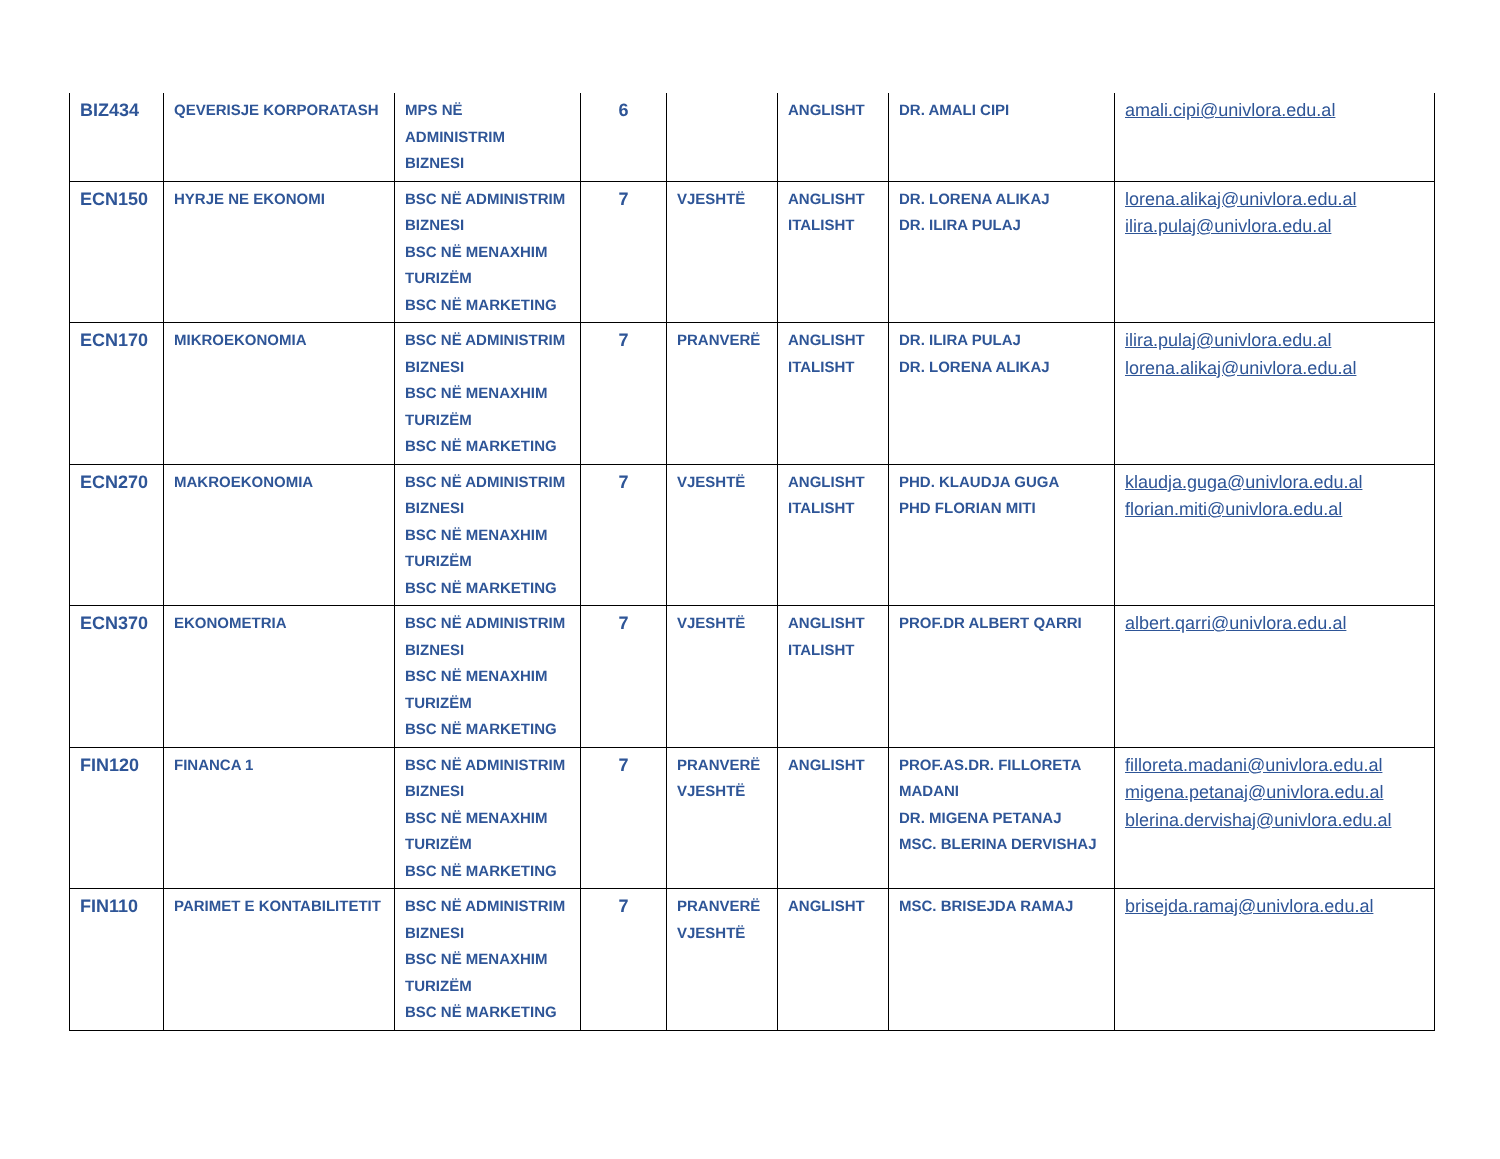| BIZ434 | QEVERISJE KORPORATASH | MPS NË ADMINISTRIM BIZNESI | 6 | | ANGLISHT | DR. AMALI CIPI | amali.cipi@univlora.edu.al |
| ECN150 | HYRJE NE EKONOMI | BSC NË ADMINISTRIM BIZNESI BSC NË MENAXHIM TURIZËM BSC NË MARKETING | 7 | VJESHTË | ANGLISHT ITALISHT | DR. LORENA ALIKAJ DR. ILIRA PULAJ | lorena.alikaj@univlora.edu.al ilira.pulaj@univlora.edu.al |
| ECN170 | MIKROEKONOMIA | BSC NË ADMINISTRIM BIZNESI BSC NË MENAXHIM TURIZËM BSC NË MARKETING | 7 | PRANVERË | ANGLISHT ITALISHT | DR. ILIRA PULAJ DR. LORENA ALIKAJ | ilira.pulaj@univlora.edu.al lorena.alikaj@univlora.edu.al |
| ECN270 | MAKROEKONOMIA | BSC NË ADMINISTRIM BIZNESI BSC NË MENAXHIM TURIZËM BSC NË MARKETING | 7 | VJESHTË | ANGLISHT ITALISHT | PHD. KLAUDJA GUGA PHD FLORIAN MITI | klaudja.guga@univlora.edu.al florian.miti@univlora.edu.al |
| ECN370 | EKONOMETRIA | BSC NË ADMINISTRIM BIZNESI BSC NË MENAXHIM TURIZËM BSC NË MARKETING | 7 | VJESHTË | ANGLISHT ITALISHT | PROF.DR ALBERT QARRI | albert.qarri@univlora.edu.al |
| FIN120 | FINANCA 1 | BSC NË ADMINISTRIM BIZNESI BSC NË MENAXHIM TURIZËM BSC NË MARKETING | 7 | PRANVERË VJESHTË | ANGLISHT | PROF.AS.DR. FILLORETA MADANI DR. MIGENA PETANAJ MSC. BLERINA DERVISHAJ | filloreta.madani@univlora.edu.al migena.petanaj@univlora.edu.al blerina.dervishaj@univlora.edu.al |
| FIN110 | PARIMET E KONTABILITETIT | BSC NË ADMINISTRIM BIZNESI BSC NË MENAXHIM TURIZËM BSC NË MARKETING | 7 | PRANVERË VJESHTË | ANGLISHT | MSC. BRISEJDA RAMAJ | brisejda.ramaj@univlora.edu.al |